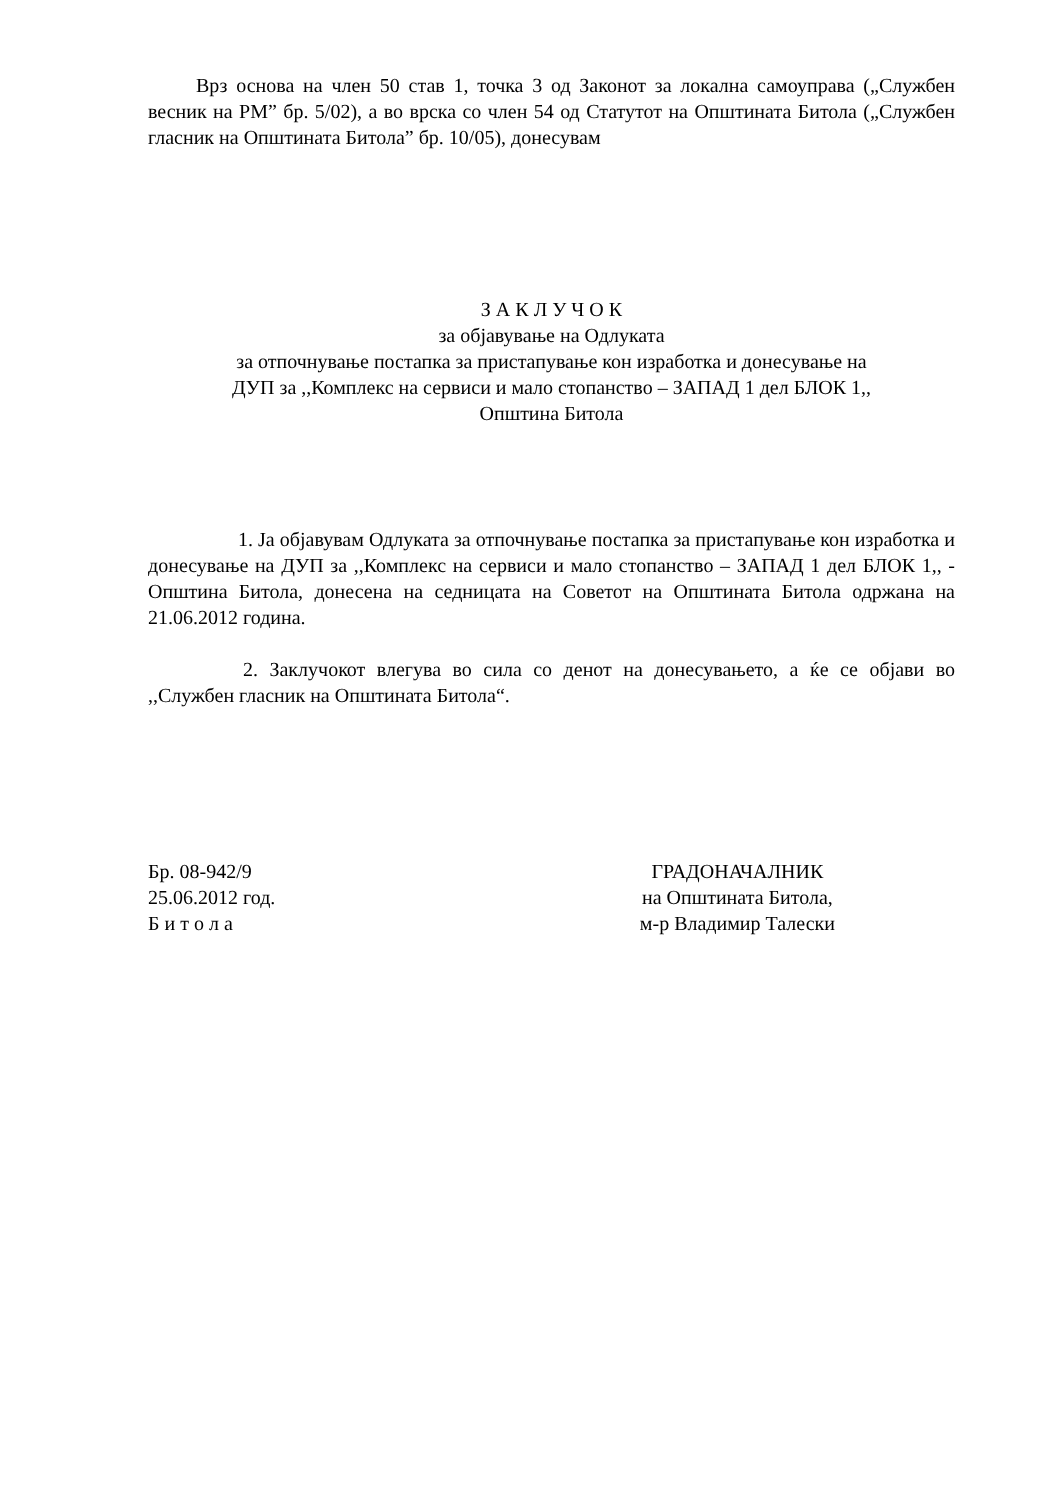Врз основа на член 50 став 1, точка 3 од Законот за локална самоуправа („Службен весник на РМ” бр. 5/02), а во врска со член 54 од Статутот на Општината Битола („Службен гласник на Општината Битола” бр. 10/05), донесувам
З А К Л У Ч О К
за објавување на Одлуката
за отпочнување постапка за пристапување кон изработка и донесување на
ДУП за ,,Комплекс на сервиси и мало стопанство – ЗАПАД 1 дел БЛОК 1,,
Општина Битола
1. Ја објавувам Одлуката за отпочнување постапка за пристапување кон изработка и донесување на ДУП за ,,Комплекс на сервиси и мало стопанство – ЗАПАД 1 дел БЛОК 1,, - Општина Битола, донесена на седницата на Советот на Општината Битола одржана на 21.06.2012 година.
2. Заклучокот влегува во сила со денот на донесувањето, а ќе се објави во ,,Службен гласник на Општината Битола“.
Бр. 08-942/9
25.06.2012 год.
Б и т о л а
ГРАДОНАЧАЛНИК
на Општината Битола,
м-р Владимир Талески